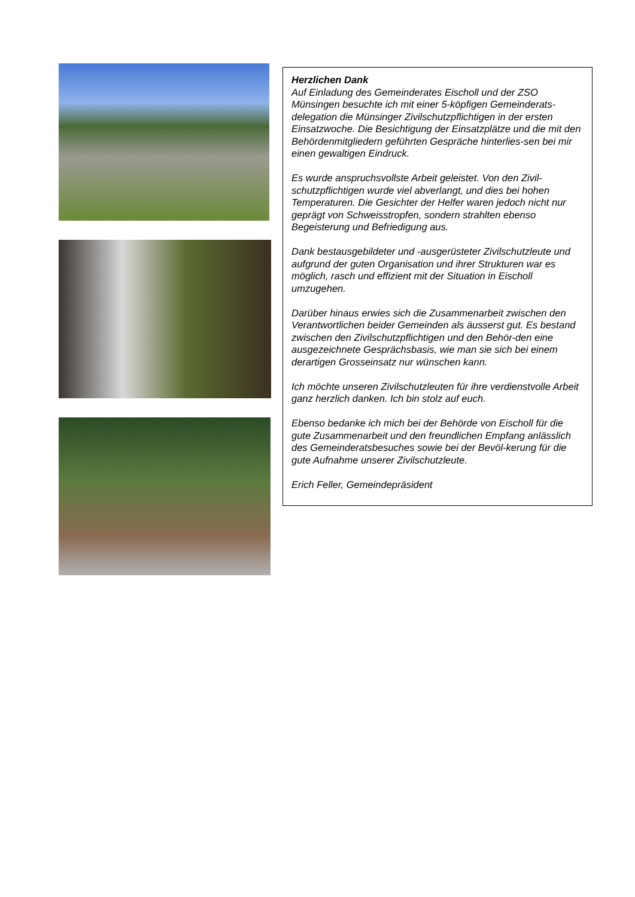Herzlichen Dank
Auf Einladung des Gemeinderates Eischoll und der ZSO Münsingen besuchte ich mit einer 5-köpfigen Gemeinderats-delegation die Münsinger Zivilschutzpflichtigen in der ersten Einsatzwoche. Die Besichtigung der Einsatzplätze und die mit den Behördenmitgliedern geführten Gespräche hinterlies-sen bei mir einen gewaltigen Eindruck.
Es wurde anspruchsvollste Arbeit geleistet. Von den Zivil-schutzpflichtigen wurde viel abverlangt, und dies bei hohen Temperaturen. Die Gesichter der Helfer waren jedoch nicht nur geprägt von Schweisstropfen, sondern strahlten ebenso Begeisterung und Befriedigung aus.
Dank bestausgebildeter und -ausgerüsteter Zivilschutzleute und aufgrund der guten Organisation und ihrer Strukturen war es möglich, rasch und effizient mit der Situation in Eischoll umzugehen.
Darüber hinaus erwies sich die Zusammenarbeit zwischen den Verantwortlichen beider Gemeinden als äusserst gut. Es bestand zwischen den Zivilschutzpflichtigen und den Behör-den eine ausgezeichnete Gesprächsbasis, wie man sie sich bei einem derartigen Grosseinsatz nur wünschen kann.
Ich möchte unseren Zivilschutzleuten für ihre verdienstvolle Arbeit ganz herzlich danken. Ich bin stolz auf euch.
Ebenso bedanke ich mich bei der Behörde von Eischoll für die gute Zusammenarbeit und den freundlichen Empfang anlässlich des Gemeinderatsbesuches sowie bei der Bevöl-kerung für die gute Aufnahme unserer Zivilschutzleute.
Erich Feller, Gemeindepräsident